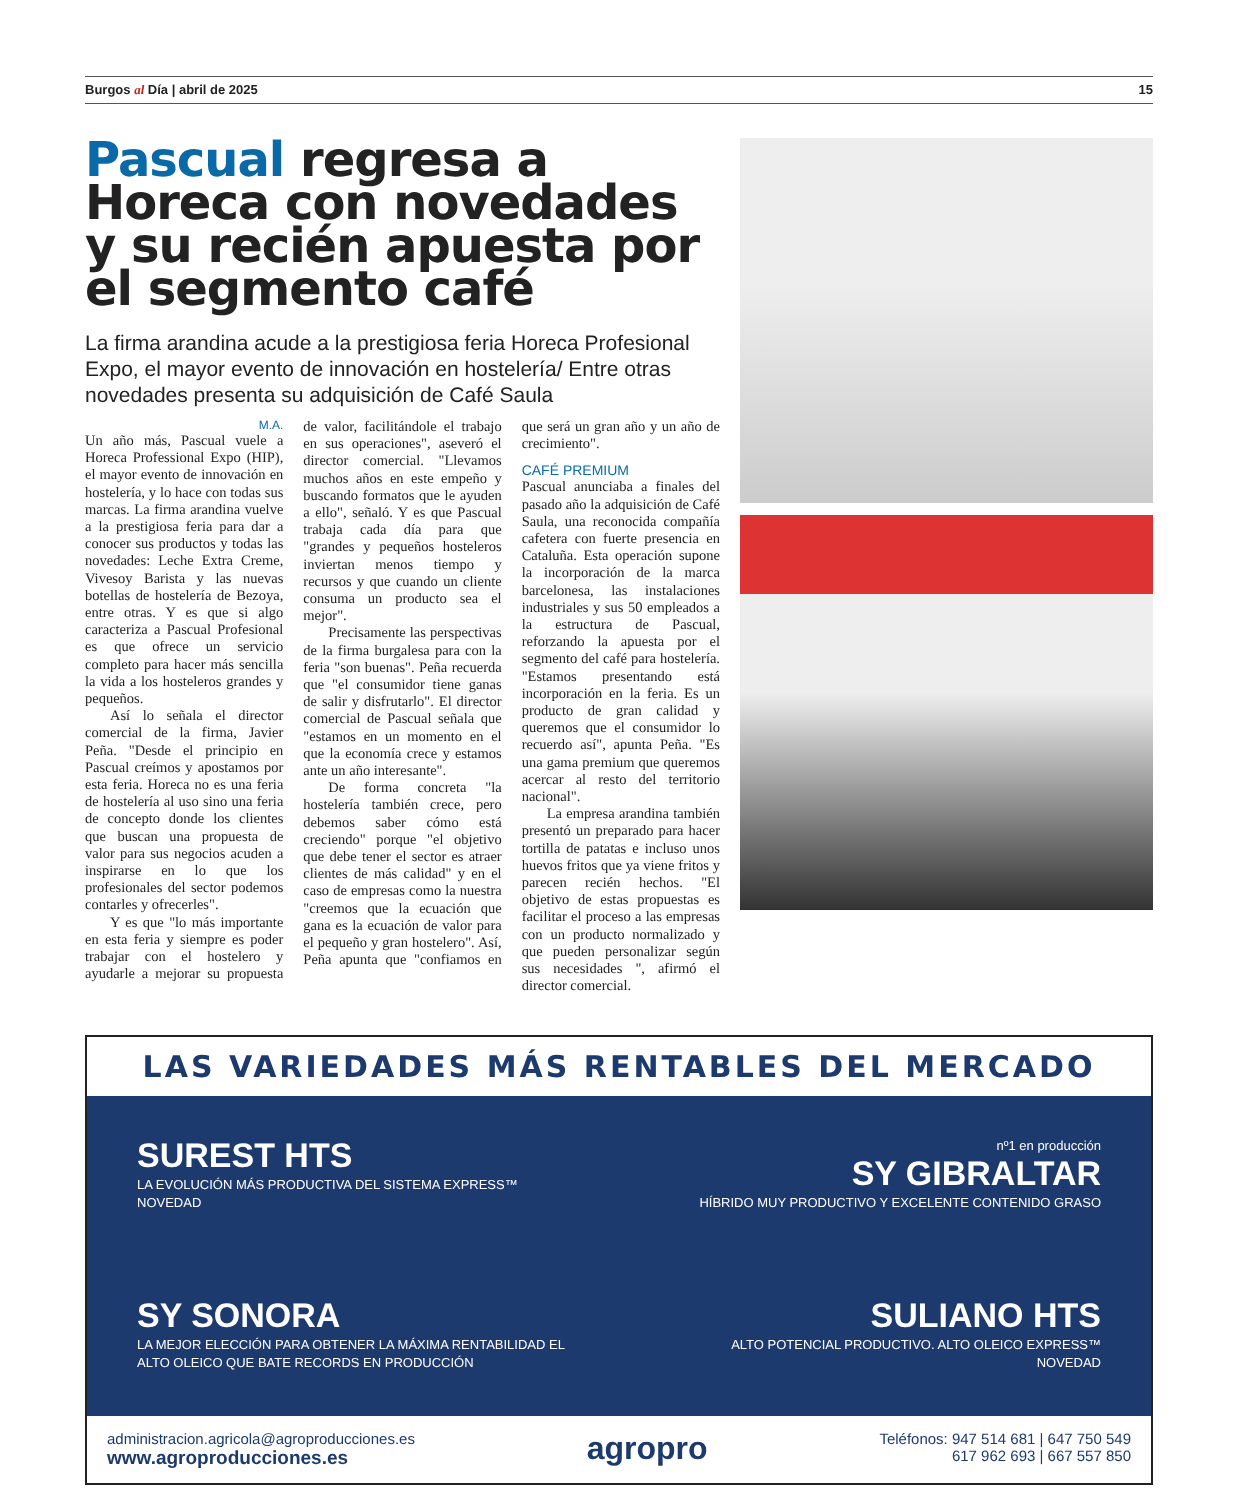Burgos al Día | abril de 2025 15
Pascual regresa a Horeca con novedades y su recién apuesta por el segmento café
La firma arandina acude a la prestigiosa feria Horeca Profesional Expo, el mayor evento de innovación en hostelería/ Entre otras novedades presenta su adquisición de Café Saula
M.A.
Un año más, Pascual vuele a Horeca Professional Expo (HIP), el mayor evento de innovación en hostelería, y lo hace con todas sus marcas. La firma arandina vuelve a la prestigiosa feria para dar a conocer sus productos y todas las novedades: Leche Extra Creme, Vivesoy Barista y las nuevas botellas de hostelería de Bezoya, entre otras. Y es que si algo caracteriza a Pascual Profesional es que ofrece un servicio completo para hacer más sencilla la vida a los hosteleros grandes y pequeños.
Así lo señala el director comercial de la firma, Javier Peña. "Desde el principio en Pascual creímos y apostamos por esta feria. Horeca no es una feria de hostelería al uso sino una feria de concepto donde los clientes que buscan una propuesta de valor para sus negocios acuden a inspirarse en lo que los profesionales del sector podemos contarles y ofrecerles".
Y es que "lo más importante en esta feria y siempre es poder trabajar con el hostelero y ayudarle a mejorar su propuesta de valor, facilitándole el trabajo en sus operaciones", aseveró el director comercial. "Llevamos muchos años en este empeño y buscando formatos que le ayuden a ello", señaló. Y es que Pascual trabaja cada día para que "grandes y pequeños hosteleros inviertan menos tiempo y recursos y que cuando un cliente consuma un producto sea el mejor".
Precisamente las perspectivas de la firma burgalesa para con la feria "son buenas". Peña recuerda que "el consumidor tiene ganas de salir y disfrutarlo". El director comercial de Pascual señala que "estamos en un momento en el que la economía crece y estamos ante un año interesante".
De forma concreta "la hostelería también crece, pero debemos saber cómo está creciendo" porque "el objetivo que debe tener el sector es atraer clientes de más calidad" y en el caso de empresas como la nuestra "creemos que la ecuación que gana es la ecuación de valor para el pequeño y gran hostelero". Así, Peña apunta que "confiamos en que será un gran año y un año de crecimiento".
CAFÉ PREMIUM
Pascual anunciaba a finales del pasado año la adquisición de Café Saula, una reconocida compañía cafetera con fuerte presencia en Cataluña. Esta operación supone la incorporación de la marca barcelonesa, las instalaciones industriales y sus 50 empleados a la estructura de Pascual, reforzando la apuesta por el segmento del café para hostelería. "Estamos presentando está incorporación en la feria. Es un producto de gran calidad y queremos que el consumidor lo recuerdo así", apunta Peña. "Es una gama premium que queremos acercar al resto del territorio nacional".
La empresa arandina también presentó un preparado para hacer tortilla de patatas e incluso unos huevos fritos que ya viene fritos y parecen recién hechos. "El objetivo de estas propuestas es facilitar el proceso a las empresas con un producto normalizado y que pueden personalizar según sus necesidades ", afirmó el director comercial.
LAS VARIEDADES MÁS RENTABLES DEL MERCADO
SUREST HTS
LA EVOLUCIÓN MÁS PRODUCTIVA DEL SISTEMA EXPRESS™ NOVEDAD
nº1 en producción
SY GIBRALTAR
HÍBRIDO MUY PRODUCTIVO Y EXCELENTE CONTENIDO GRASO
SY SONORA
LA MEJOR ELECCIÓN PARA OBTENER LA MÁXIMA RENTABILIDAD EL ALTO OLEICO QUE BATE RECORDS EN PRODUCCIÓN
SULIANO HTS
ALTO POTENCIAL PRODUCTIVO. ALTO OLEICO EXPRESS™ NOVEDAD
administracion.agricola@agroproducciones.es
www.agroproducciones.es agropro Teléfonos: 947 514 681 | 647 750 549
617 962 693 | 667 557 850